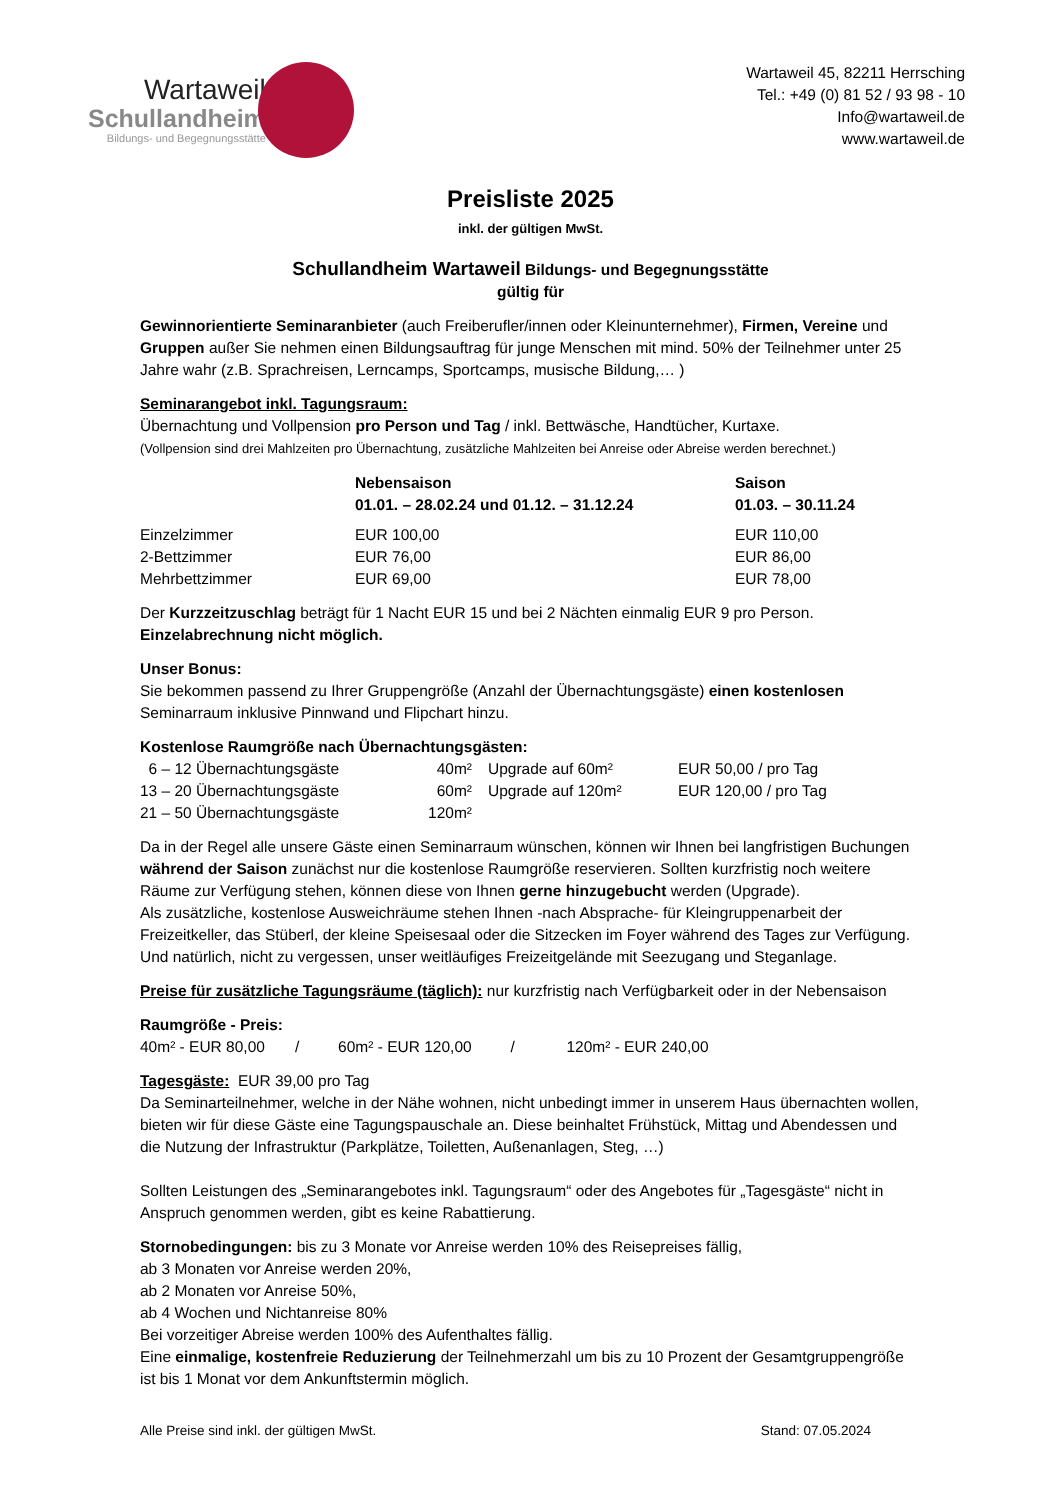Wartaweil
Schullandheim
Bildungs- und Begegnungsstätte
Wartaweil 45, 82211 Herrsching
Tel.: +49 (0) 81 52 / 93 98 - 10
Info@wartaweil.de
www.wartaweil.de
Preisliste 2025
inkl. der gültigen MwSt.
Schullandheim Wartaweil Bildungs- und Begegnungsstätte
gültig für
Gewinnorientierte Seminaranbieter (auch Freiberufler/innen oder Kleinunternehmer), Firmen, Vereine und Gruppen außer Sie nehmen einen Bildungsauftrag für junge Menschen mit mind. 50% der Teilnehmer unter 25 Jahre wahr (z.B. Sprachreisen, Lerncamps, Sportcamps, musische Bildung,… )
Seminarangebot inkl. Tagungsraum:
Übernachtung und Vollpension pro Person und Tag / inkl. Bettwäsche, Handtücher, Kurtaxe.
(Vollpension sind drei Mahlzeiten pro Übernachtung, zusätzliche Mahlzeiten bei Anreise oder Abreise werden berechnet.)
| | Nebensaison 01.01. – 28.02.24 und 01.12. – 31.12.24 | Saison 01.03. – 30.11.24 |
| --- | --- | --- |
| Einzelzimmer | EUR 100,00 | EUR 110,00 |
| 2-Bettzimmer | EUR 76,00 | EUR 86,00 |
| Mehrbettzimmer | EUR 69,00 | EUR 78,00 |
Der Kurzzeitzuschlag beträgt für 1 Nacht EUR 15 und bei 2 Nächten einmalig EUR 9 pro Person.
Einzelabrechnung nicht möglich.
Unser Bonus:
Sie bekommen passend zu Ihrer Gruppengröße (Anzahl der Übernachtungsgäste) einen kostenlosen Seminarraum inklusive Pinnwand und Flipchart hinzu.
Kostenlose Raumgröße nach Übernachtungsgästen:
| 6 – 12 Übernachtungsgäste | 40m² | Upgrade auf 60m² | EUR 50,00 / pro Tag |
| 13 – 20 Übernachtungsgäste | 60m² | Upgrade auf 120m² | EUR 120,00 / pro Tag |
| 21 – 50 Übernachtungsgäste | 120m² | | |
Da in der Regel alle unsere Gäste einen Seminarraum wünschen, können wir Ihnen bei langfristigen Buchungen während der Saison zunächst nur die kostenlose Raumgröße reservieren. Sollten kurzfristig noch weitere Räume zur Verfügung stehen, können diese von Ihnen gerne hinzugebucht werden (Upgrade).
Als zusätzliche, kostenlose Ausweichräume stehen Ihnen -nach Absprache- für Kleingruppenarbeit der Freizeitkeller, das Stüberl, der kleine Speisesaal oder die Sitzecken im Foyer während des Tages zur Verfügung. Und natürlich, nicht zu vergessen, unser weitläufiges Freizeitgelände mit Seezugang und Steganlage.
Preise für zusätzliche Tagungsräume (täglich): nur kurzfristig nach Verfügbarkeit oder in der Nebensaison
Raumgröße - Preis:
40m² - EUR 80,00 / 60m² - EUR 120,00 / 120m² - EUR 240,00
Tagesgäste: EUR 39,00 pro Tag
Da Seminarteilnehmer, welche in der Nähe wohnen, nicht unbedingt immer in unserem Haus übernachten wollen, bieten wir für diese Gäste eine Tagungspauschale an. Diese beinhaltet Frühstück, Mittag und Abendessen und die Nutzung der Infrastruktur (Parkplätze, Toiletten, Außenanlagen, Steg, …)
Sollten Leistungen des „Seminarangebotes inkl. Tagungsraum“ oder des Angebotes für „Tagesgäste“ nicht in Anspruch genommen werden, gibt es keine Rabattierung.
Stornobedingungen: bis zu 3 Monate vor Anreise werden 10% des Reisepreises fällig,
ab 3 Monaten vor Anreise werden 20%,
ab 2 Monaten vor Anreise 50%,
ab 4 Wochen und Nichtanreise 80%
Bei vorzeitiger Abreise werden 100% des Aufenthaltes fällig.
Eine einmalige, kostenfreie Reduzierung der Teilnehmerzahl um bis zu 10 Prozent der Gesamtgruppengröße ist bis 1 Monat vor dem Ankunftstermin möglich.
Alle Preise sind inkl. der gültigen MwSt. Stand: 07.05.2024